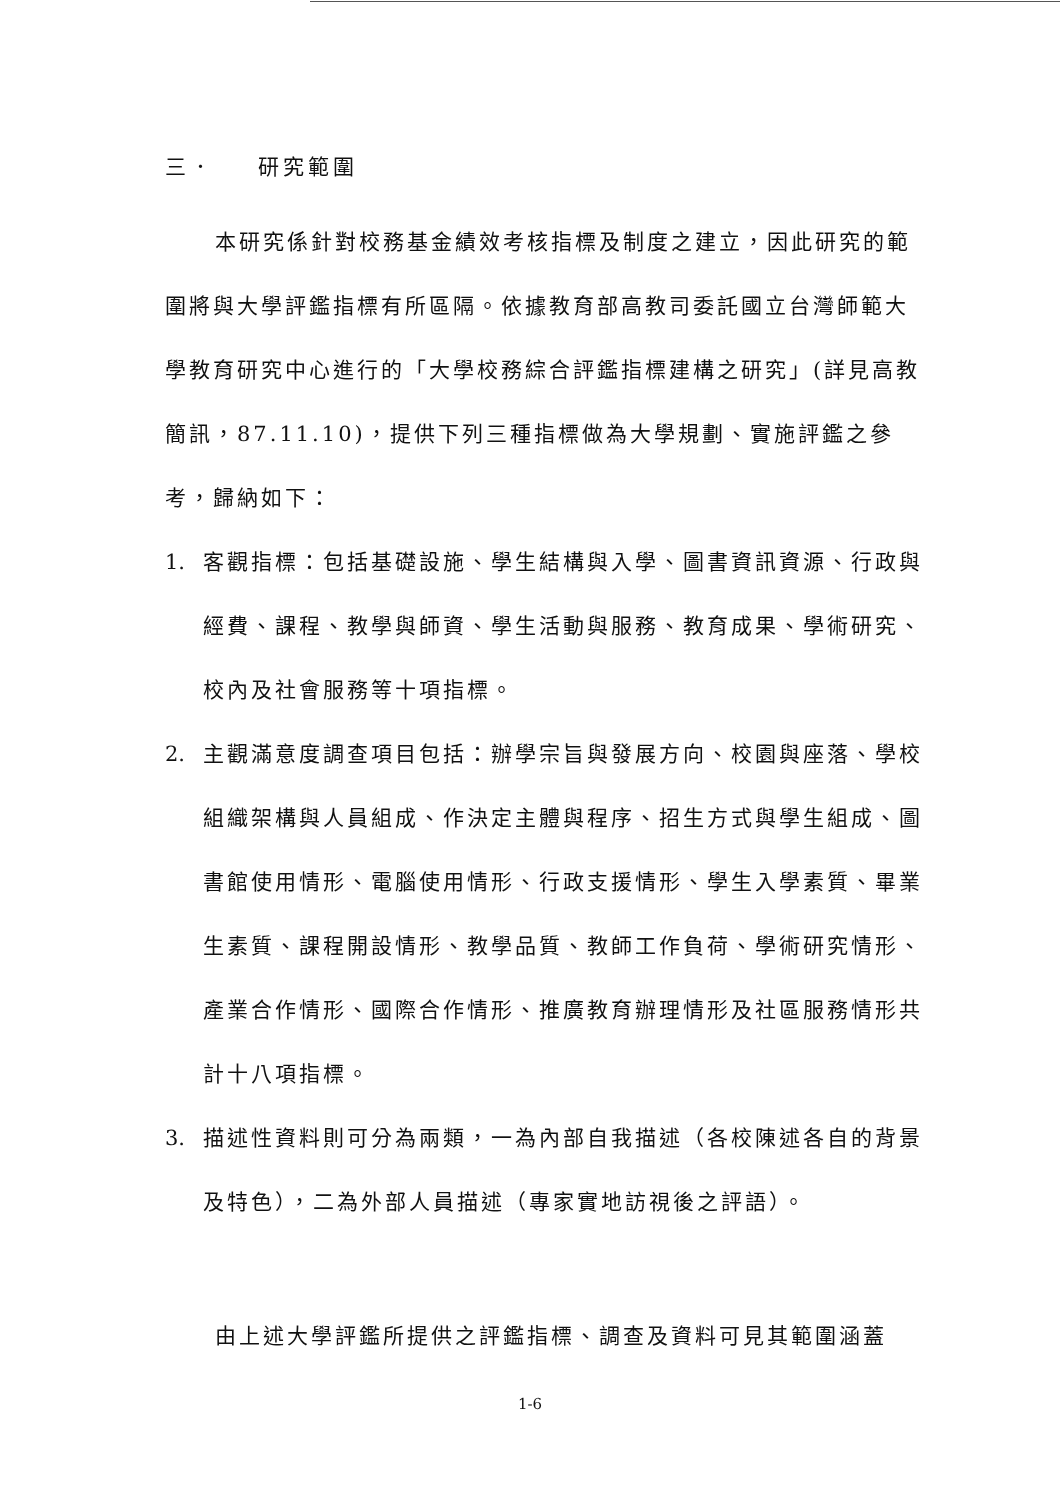三． 研究範圍
本研究係針對校務基金績效考核指標及制度之建立，因此研究的範圍將與大學評鑑指標有所區隔。依據教育部高教司委託國立台灣師範大學教育研究中心進行的「大學校務綜合評鑑指標建構之研究」(詳見高教簡訊，87.11.10)，提供下列三種指標做為大學規劃、實施評鑑之參考，歸納如下：
1. 客觀指標：包括基礎設施、學生結構與入學、圖書資訊資源、行政與經費、課程、教學與師資、學生活動與服務、教育成果、學術研究、校內及社會服務等十項指標。
2. 主觀滿意度調查項目包括：辦學宗旨與發展方向、校園與座落、學校組織架構與人員組成、作決定主體與程序、招生方式與學生組成、圖書館使用情形、電腦使用情形、行政支援情形、學生入學素質、畢業生素質、課程開設情形、教學品質、教師工作負荷、學術研究情形、產業合作情形、國際合作情形、推廣教育辦理情形及社區服務情形共計十八項指標。
3. 描述性資料則可分為兩類，一為內部自我描述（各校陳述各自的背景及特色），二為外部人員描述（專家實地訪視後之評語）。
由上述大學評鑑所提供之評鑑指標、調查及資料可見其範圍涵蓋
1-6